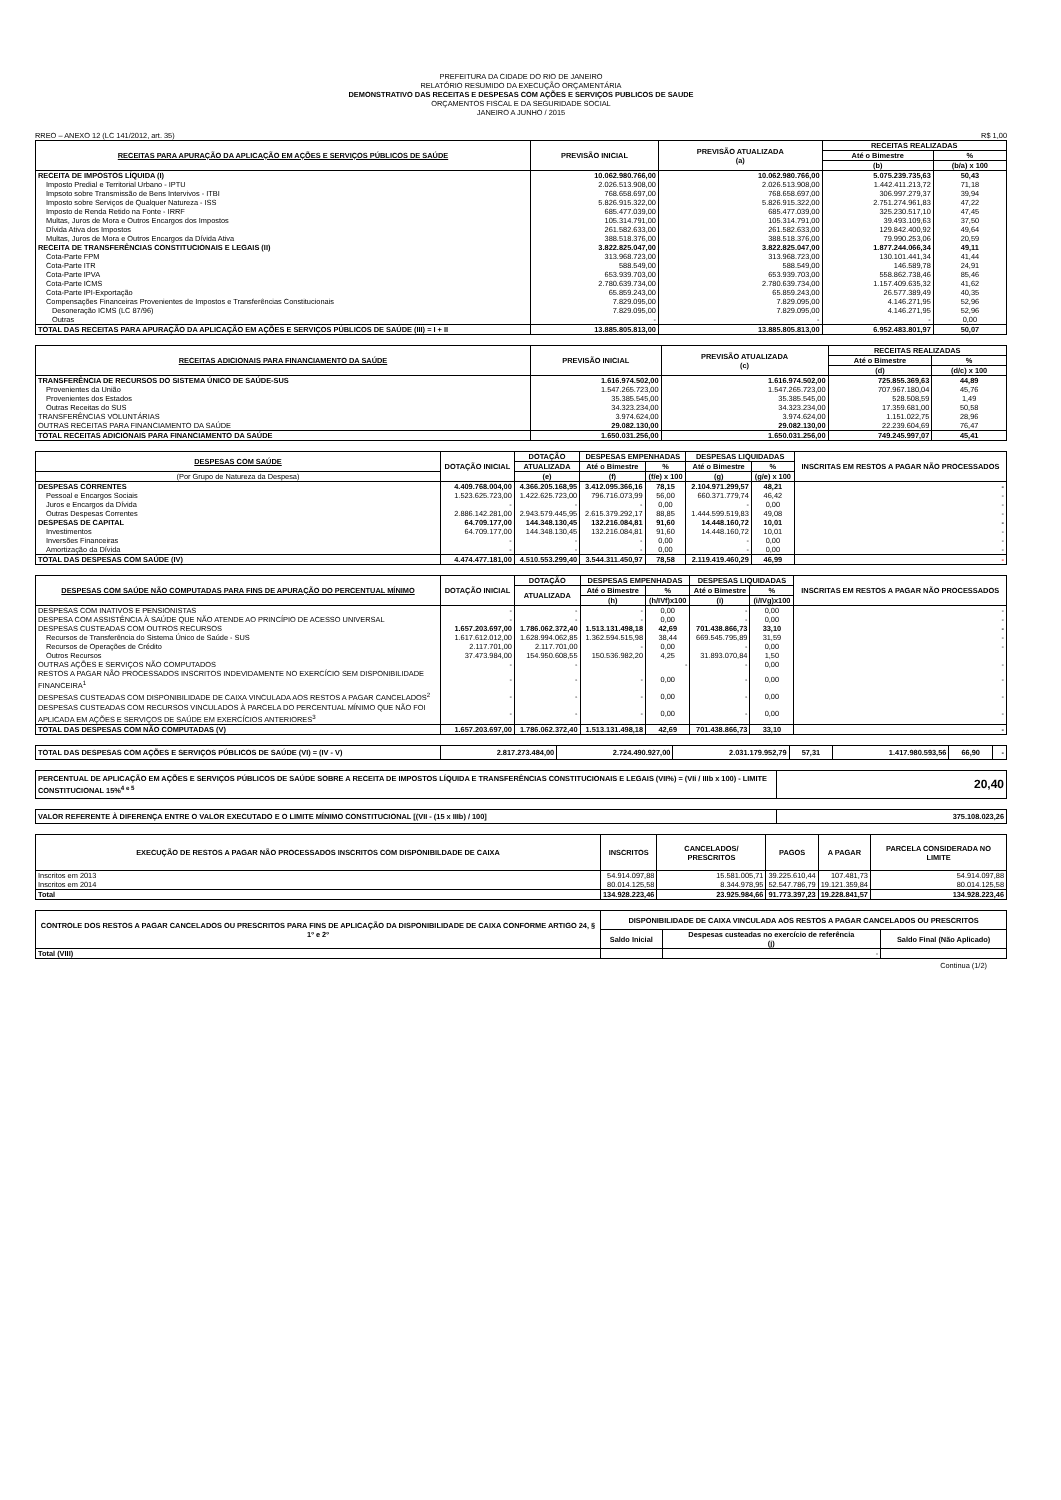PREFEITURA DA CIDADE DO RIO DE JANEIRO
RELATÓRIO RESUMIDO DA EXECUÇÃO ORÇAMENTÁRIA
DEMONSTRATIVO DAS RECEITAS E DESPESAS COM AÇÕES E SERVIÇOS PUBLICOS DE SAUDE
ORÇAMENTOS FISCAL E DA SEGURIDADE SOCIAL
JANEIRO A JUNHO / 2015
RREO – ANEXO 12 (LC 141/2012, art. 35) R$ 1,00
| RECEITAS PARA APURAÇÃO DA APLICAÇÃO EM AÇÕES E SERVIÇOS PÚBLICOS DE SAÚDE | PREVISÃO INICIAL | PREVISÃO ATUALIZADA (a) | RECEITAS REALIZADAS | |
| --- | --- | --- | --- | --- |
| | | | Até o Bimestre | % |
| | | | (b) | (b/a) x 100 |
| RECEITA DE IMPOSTOS LÍQUIDA (I) | 10.062.980.766,00 | 10.062.980.766,00 | 5.075.239.735,63 | 50,43 |
| Imposto Predial e Territorial Urbano - IPTU | 2.026.513.908,00 | 2.026.513.908,00 | 1.442.411.213,72 | 71,18 |
| Impsoto sobre Transmissão de Bens Intervivos - ITBI | 768.658.697,00 | 768.658.697,00 | 306.997.279,37 | 39,94 |
| Imposto sobre Serviços de Qualquer Natureza - ISS | 5.826.915.322,00 | 5.826.915.322,00 | 2.751.274.961,83 | 47,22 |
| Imposto de Renda Retido na Fonte - IRRF | 685.477.039,00 | 685.477.039,00 | 325.230.517,10 | 47,45 |
| Multas, Juros de Mora e Outros Encargos dos Impostos | 105.314.791,00 | 105.314.791,00 | 39.493.109,63 | 37,50 |
| Dívida Ativa dos Impostos | 261.582.633,00 | 261.582.633,00 | 129.842.400,92 | 49,64 |
| Multas, Juros de Mora e Outros Encargos da Dívida Ativa | 388.518.376,00 | 388.518.376,00 | 79.990.253,06 | 20,59 |
| RECEITA DE TRANSFERÊNCIAS CONSTITUCIONAIS E LEGAIS (II) | 3.822.825.047,00 | 3.822.825.047,00 | 1.877.244.066,34 | 49,11 |
| Cota-Parte FPM | 313.968.723,00 | 313.968.723,00 | 130.101.441,34 | 41,44 |
| Cota-Parte ITR | 588.549,00 | 588.549,00 | 146.589,78 | 24,91 |
| Cota-Parte IPVA | 653.939.703,00 | 653.939.703,00 | 558.862.738,46 | 85,46 |
| Cota-Parte ICMS | 2.780.639.734,00 | 2.780.639.734,00 | 1.157.409.635,32 | 41,62 |
| Cota-Parte IPI-Exportação | 65.859.243,00 | 65.859.243,00 | 26.577.389,49 | 40,35 |
| Compensações Financeiras Provenientes de Impostos e Transferências Constitucionais | 7.829.095,00 | 7.829.095,00 | 4.146.271,95 | 52,96 |
| Desoneração ICMS (LC 87/96) | 7.829.095,00 | 7.829.095,00 | 4.146.271,95 | 52,96 |
| Outras | - | - | - | 0,00 |
| TOTAL DAS RECEITAS PARA APURAÇÃO DA APLICAÇÃO EM AÇÕES E SERVIÇOS PÚBLICOS DE SAÚDE (III) = I + II | 13.885.805.813,00 | 13.885.805.813,00 | 6.952.483.801,97 | 50,07 |
| RECEITAS ADICIONAIS PARA FINANCIAMENTO DA SAÚDE | PREVISÃO INICIAL | PREVISÃO ATUALIZADA (c) | RECEITAS REALIZADAS | |
| --- | --- | --- | --- | --- |
| | | | Até o Bimestre | % |
| | | | (d) | (d/c) x 100 |
| TRANSFERÊNCIA DE RECURSOS DO SISTEMA ÚNICO DE SAÚDE-SUS | 1.616.974.502,00 | 1.616.974.502,00 | 725.855.369,63 | 44,89 |
| Provenientes da União | 1.547.265.723,00 | 1.547.265.723,00 | 707.967.180,04 | 45,76 |
| Provenientes dos Estados | 35.385.545,00 | 35.385.545,00 | 528.508,59 | 1,49 |
| Outras Receitas do SUS | 34.323.234,00 | 34.323.234,00 | 17.359.681,00 | 50,58 |
| TRANSFERÊNCIAS VOLUNTÁRIAS | 3.974.624,00 | 3.974.624,00 | 1.151.022,75 | 28,96 |
| OUTRAS RECEITAS PARA FINANCIAMENTO DA SAÚDE | 29.082.130,00 | 29.082.130,00 | 22.239.604,69 | 76,47 |
| TOTAL RECEITAS ADICIONAIS PARA FINANCIAMENTO DA SAÚDE | 1.650.031.256,00 | 1.650.031.256,00 | 749.245.997,07 | 45,41 |
| DESPESAS COM SAÚDE | DOTAÇÃO INICIAL | DOTAÇÃO | DESPESAS EMPENHADAS | | DESPESAS LIQUIDADAS | | INSCRITAS EM RESTOS A PAGAR NÃO PROCESSADOS |
| --- | --- | --- | --- | --- | --- | --- | --- |
| | | ATUALIZADA | Até o Bimestre | % | Até o Bimestre | % | |
| (Por Grupo de Natureza da Despesa) | | (e) | (f) | (f/e) x 100 | (g) | (g/e) x 100 | |
| DESPESAS CORRENTES | 4.409.768.004,00 | 4.366.205.168,95 | 3.412.095.366,16 | 78,15 | 2.104.971.299,57 | 48,21 | - |
| Pessoal e Encargos Sociais | 1.523.625.723,00 | 1.422.625.723,00 | 796.716.073,99 | 56,00 | 660.371.779,74 | 46,42 | - |
| Juros e Encargos da Dívida | - | - | - | 0,00 | - | 0,00 | - |
| Outras Despesas Correntes | 2.886.142.281,00 | 2.943.579.445,95 | 2.615.379.292,17 | 88,85 | 1.444.599.519,83 | 49,08 | - |
| DESPESAS DE CAPITAL | 64.709.177,00 | 144.348.130,45 | 132.216.084,81 | 91,60 | 14.448.160,72 | 10,01 | - |
| Investimentos | 64.709.177,00 | 144.348.130,45 | 132.216.084,81 | 91,60 | 14.448.160,72 | 10,01 | - |
| Inversões Financeiras | - | - | - | 0,00 | - | 0,00 | - |
| Amortização da Dívida | - | - | - | 0,00 | - | 0,00 | - |
| TOTAL DAS DESPESAS COM SAÚDE (IV) | 4.474.477.181,00 | 4.510.553.299,40 | 3.544.311.450,97 | 78,58 | 2.119.419.460,29 | 46,99 | - |
| DESPESAS COM SAÚDE NÃO COMPUTADAS PARA FINS DE APURAÇÃO DO PERCENTUAL MÍNIMO | DOTAÇÃO INICIAL | DOTAÇÃO | DESPESAS EMPENHADAS | | DESPESAS LIQUIDADAS | | INSCRITAS EM RESTOS A PAGAR NÃO PROCESSADOS |
| --- | --- | --- | --- | --- | --- | --- | --- |
| | | ATUALIZADA | Até o Bimestre | % | Até o Bimestre | % | |
| | | | (h) | (h/IVf)x100 | (i) | (i/IVg)x100 | |
| DESPESAS COM INATIVOS E PENSIONISTAS | - | - | - | 0,00 | - | 0,00 | - |
| DESPESA COM ASSISTÊNCIA À SAÚDE QUE NÃO ATENDE AO PRINCÍPIO DE ACESSO UNIVERSAL | - | - | - | 0,00 | - | 0,00 | - |
| DESPESAS CUSTEADAS COM OUTROS RECURSOS | 1.657.203.697,00 | 1.786.062.372,40 | 1.513.131.498,18 | 42,69 | 701.438.866,73 | 33,10 | - |
| Recursos de Transferência do Sistema Único de Saúde - SUS | 1.617.612.012,00 | 1.628.994.062,85 | 1.362.594.515,98 | 38,44 | 669.545.795,89 | 31,59 | - |
| Recursos de Operações de Crédito | 2.117.701,00 | 2.117.701,00 | - | 0,00 | - | 0,00 | - |
| Outros Recursos | 37.473.984,00 | 154.950.608,55 | 150.536.982,20 | 4,25 | 31.893.070,84 | 1,50 | |
| OUTRAS AÇÕES E SERVIÇOS NÃO COMPUTADOS | - | - | | - | - | 0,00 | - |
| RESTOS A PAGAR NÃO PROCESSADOS INSCRITOS INDEVIDAMENTE NO EXERCÍCIO SEM DISPONIBILIDADE FINANCEIRA<sup>1</sup> | - | - | - | 0,00 | - | 0,00 | - |
| DESPESAS CUSTEADAS COM DISPONIBILIDADE DE CAIXA VINCULADA AOS RESTOS A PAGAR CANCELADOS<sup>2</sup> | - | - | - | 0,00 | - | 0,00 | - |
| DESPESAS CUSTEADAS COM RECURSOS VINCULADOS À PARCELA DO PERCENTUAL MÍNIMO QUE NÃO FOI APLICADA EM AÇÕES E SERVIÇOS DE SAÚDE EM EXERCÍCIOS ANTERIORES<sup>3</sup> | - | - | - | 0,00 | - | 0,00 | - |
| TOTAL DAS DESPESAS COM NÃO COMPUTADAS (V) | 1.657.203.697,00 | 1.786.062.372,40 | 1.513.131.498,18 | 42,69 | 701.438.866,73 | 33,10 | - |
| TOTAL DAS DESPESAS COM AÇÕES E SERVIÇOS PÚBLICOS DE SAÚDE (VI) = (IV - V) | 2.817.273.484,00 | 2.724.490.927,00 | 2.031.179.952,79 | 57,31 | 1.417.980.593,56 | 66,90 | - |
| PERCENTUAL DE APLICAÇÃO EM AÇÕES E SERVIÇOS PÚBLICOS DE SAÚDE SOBRE A RECEITA DE IMPOSTOS LÍQUIDA E TRANSFERÊNCIAS CONSTITUCIONAIS E LEGAIS (VII%) = (VIi / IIIb x 100) - LIMITE CONSTITUCIONAL 15%<sup>4 e 5</sup> | 20,40 |
| VALOR REFERENTE À DIFERENÇA ENTRE O VALOR EXECUTADO E O LIMITE MÍNIMO CONSTITUCIONAL [(VII - (15 x IIIb) / 100] | 375.108.023,26 |
| EXECUÇÃO DE RESTOS A PAGAR NÃO PROCESSADOS INSCRITOS COM DISPONIBILDADE DE CAIXA | INSCRITOS | CANCELADOS/ PRESCRITOS | PAGOS | A PAGAR | PARCELA CONSIDERADA NO LIMITE |
| --- | --- | --- | --- | --- | --- |
| Inscritos em 2013 | 54.914.097,88 | 15.581.005,71 | 39.225.610,44 | 107.481,73 | 54.914.097,88 |
| Inscritos em 2014 | 80.014.125,58 | 8.344.978,95 | 52.547.786,79 | 19.121.359,84 | 80.014.125,58 |
| Total | 134.928.223,46 | 23.925.984,66 | 91.773.397,23 | 19.228.841,57 | 134.928.223,46 |
| CONTROLE DOS RESTOS A PAGAR CANCELADOS OU PRESCRITOS PARA FINS DE APLICAÇÃO DA DISPONIBILIDADE DE CAIXA CONFORME ARTIGO 24, § 1º e 2º | DISPONIBILIDADE DE CAIXA VINCULADA AOS RESTOS A PAGAR CANCELADOS OU PRESCRITOS | | |
| --- | --- | --- | --- |
| | Saldo Inicial | Despesas custeadas no exercício de referência (j) | Saldo Final (Não Aplicado) |
| Total (VIII) | | - | |
Continua (1/2)